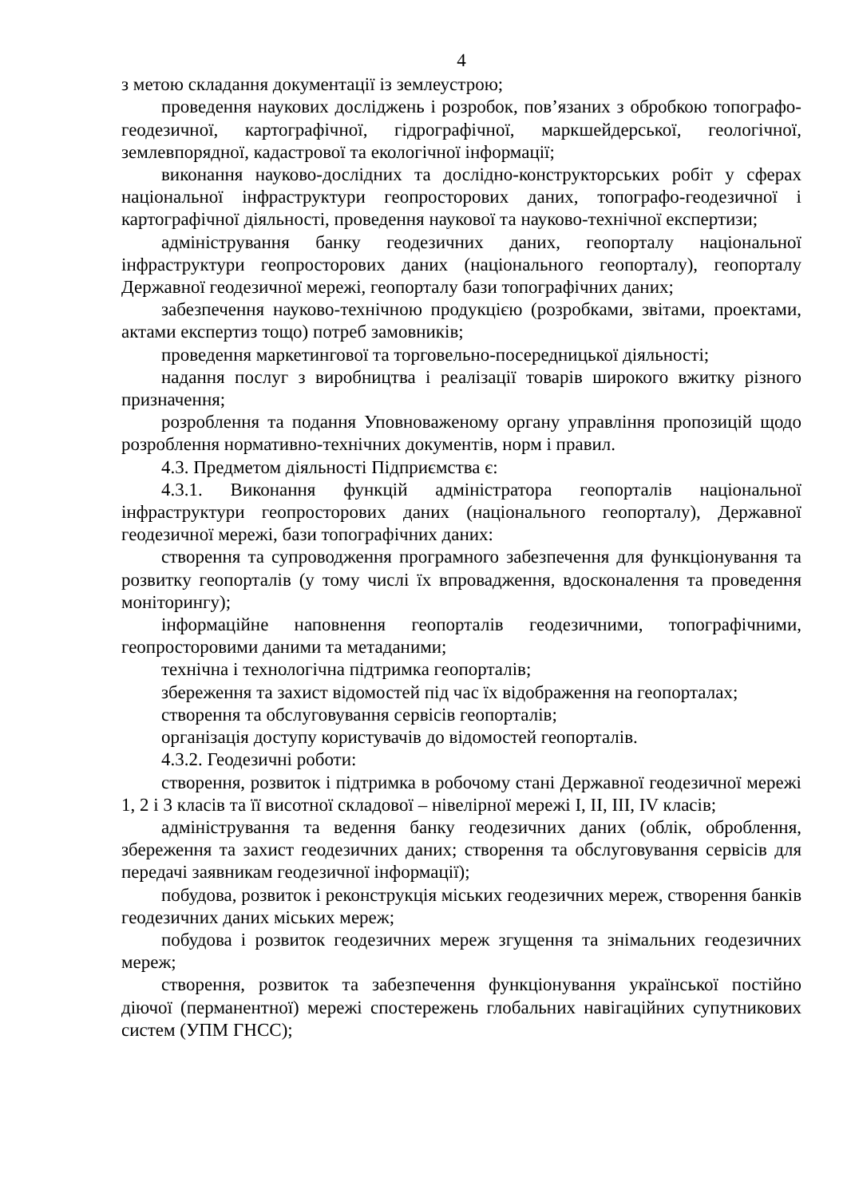4
з метою складання документації із землеустрою;
проведення наукових досліджень і розробок, пов’язаних з обробкою топографо-геодезичної, картографічної, гідрографічної, маркшейдерської, геологічної, землевпорядної, кадастрової та екологічної інформації;
виконання науково-дослідних та дослідно-конструкторських робіт у сферах національної інфраструктури геопросторових даних, топографо-геодезичної і картографічної діяльності, проведення наукової та науково-технічної експертизи;
адміністрування банку геодезичних даних, геопорталу національної інфраструктури геопросторових даних (національного геопорталу), геопорталу Державної геодезичної мережі, геопорталу бази топографічних даних;
забезпечення науково-технічною продукцією (розробками, звітами, проектами, актами експертиз тощо) потреб замовників;
проведення маркетингової та торговельно-посередницької діяльності;
надання послуг з виробництва і реалізації товарів широкого вжитку різного призначення;
розроблення та подання Уповноваженому органу управління пропозицій щодо розроблення нормативно-технічних документів, норм і правил.
4.3. Предметом діяльності Підприємства є:
4.3.1. Виконання функцій адміністратора геопорталів національної інфраструктури геопросторових даних (національного геопорталу), Державної геодезичної мережі, бази топографічних даних:
створення та супроводження програмного забезпечення для функціонування та розвитку геопорталів (у тому числі їх впровадження, вдосконалення та проведення моніторингу);
інформаційне наповнення геопорталів геодезичними, топографічними, геопросторовими даними та метаданими;
технічна і технологічна підтримка геопорталів;
збереження та захист відомостей під час їх відображення на геопорталах;
створення та обслуговування сервісів геопорталів;
організація доступу користувачів до відомостей геопорталів.
4.3.2. Геодезичні роботи:
створення, розвиток і підтримка в робочому стані Державної геодезичної мережі 1, 2 і 3 класів та її висотної складової – нівелірної мережі I, II, III, IV класів;
адміністрування та ведення банку геодезичних даних (облік, оброблення, збереження та захист геодезичних даних; створення та обслуговування сервісів для передачі заявникам геодезичної інформації);
побудова, розвиток і реконструкція міських геодезичних мереж, створення банків геодезичних даних міських мереж;
побудова і розвиток геодезичних мереж згущення та знімальних геодезичних мереж;
створення, розвиток та забезпечення функціонування української постійно діючої (перманентної) мережі спостережень глобальних навігаційних супутникових систем (УПМ ГНСС);